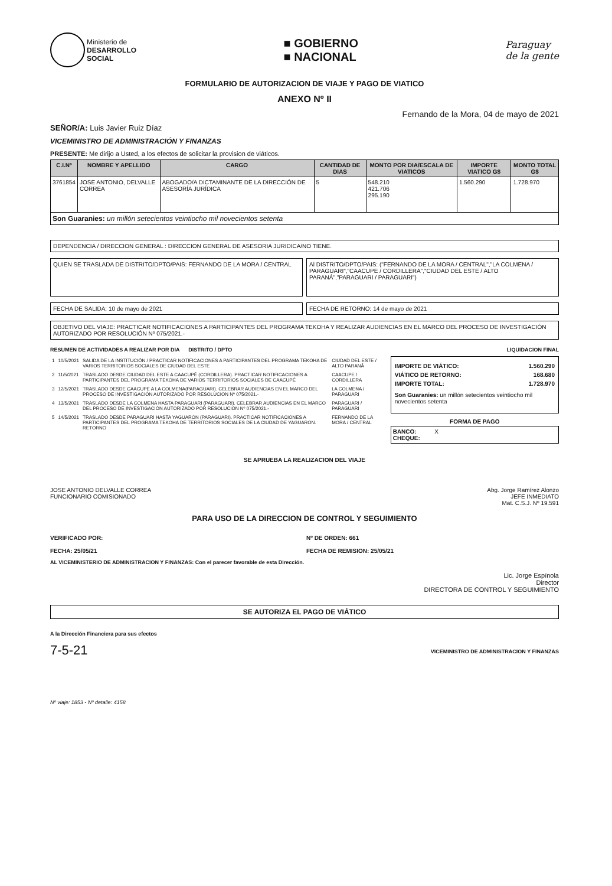Ministerio de
DESARROLLO
SOCIAL
■ GOBIERNO
■ NACIONAL
Paraguay
de la gente
FORMULARIO DE AUTORIZACION DE VIAJE Y PAGO DE VIATICO
ANEXO Nº II
Fernando de la Mora, 04 de mayo de 2021
SEÑOR/A: Luis Javier Ruiz Díaz
VICEMINISTRO DE ADMINISTRACIÓN Y FINANZAS
PRESENTE: Me dirijo a Usted, a los efectos de solicitar la provision de viáticos.
| C.I.Nº | NOMBRE Y APELLIDO | CARGO | CANTIDAD DE DIAS | MONTO POR DIA/ESCALA DE VIATICOS | IMPORTE VIATICO G$ | MONTO TOTAL G$ |
| --- | --- | --- | --- | --- | --- | --- |
| 3761854 | JOSE ANTONIO, DELVALLE CORREA | ABOGADO/A DICTAMINANTE DE LA DIRECCIÓN DE ASESORÍA JURÍDICA | 5 | 548.210 421.706 295.190 | 1.560.290 | 1.728.970 |
| Son Guaranies: un millón setecientos veintiocho mil novecientos setenta | | | | | | |
DEPENDENCIA / DIRECCION GENERAL : DIRECCION GENERAL DE ASESORIA JURIDICA/NO TIENE.
QUIEN SE TRASLADA DE DISTRITO/DPTO/PAIS: FERNANDO DE LA MORA / CENTRAL
Al DISTRITO/DPTO/PAIS: ("FERNANDO DE LA MORA / CENTRAL","LA COLMENA / PARAGUARI","CAACUPE / CORDILLERA","CIUDAD DEL ESTE / ALTO PARANÁ","PARAGUARI / PARAGUARI")
FECHA DE SALIDA: 10 de mayo de 2021
FECHA DE RETORNO: 14 de mayo de 2021
OBJETIVO DEL VIAJE: PRACTICAR NOTIFICACIONES A PARTICIPANTES DEL PROGRAMA TEKOHA Y REALIZAR AUDIENCIAS EN EL MARCO DEL PROCESO DE INVESTIGACIÓN AUTORIZADO POR RESOLUCIÓN Nº 075/2021.-
RESUMEN DE ACTIVIDADES A REALIZAR POR DIA DISTRITO / DPTO
LIQUIDACION FINAL
| 1 | 10/5/2021 | SALIDA DE LA INSTITUCIÓN / PRACTICAR NOTIFICACIONES A PARTICIPANTES DEL PROGRAMA TEKOHA DE VARIOS TERRITORIOS SOCIALES DE CIUDAD DEL ESTE | CIUDAD DEL ESTE / ALTO PARANÁ |
| 2 | 11/5/2021 | TRASLADO DESDE CIUDAD DEL ESTE A CAACUPÉ (CORDILLERA). PRACTICAR NOTIFICACIONES A PARTICIPANTES DEL PROGRAMA TEKOHA DE VARIOS TERRITORIOS SOCIALES DE CAACUPÉ | CAACUPE / CORDILLERA |
| 3 | 12/5/2021 | TRASLADO DESDE CAACUPE A LA COLMENA(PARAGUARI). CELEBRAR AUDIENCIAS EN EL MARCO DEL PROCESO DE INVESTIGACIÓN AUTORIZADO POR RESOLUCION Nº 075/2021.- | LA COLMENA / PARAGUARI |
| 4 | 13/5/2021 | TRASLADO DESDE LA COLMENA HASTA PARAGUARI (PARAGUARI). CELEBRAR AUDIENCIAS EN EL MARCO DEL PROCESO DE INVESTIGACIÓN AUTORIZADO POR RESOLUCION Nº 075/2021.- | PARAGUARI / PARAGUARI |
| 5 | 14/5/2021 | TRASLADO DESDE PARAGUARI HASTA YAGUARON (PARAGUARI). PRACTICAR NOTIFICACIONES A PARTICIPANTES DEL PROGRAMA TEKOHA DE TERRITORIOS SOCIALES DE LA CIUDAD DE YAGUARON. RETORNO | FERNANDO DE LA MORA / CENTRAL |
IMPORTE DE VIÁTICO: 1.560.290
VIÁTICO DE RETORNO: 168.680
IMPORTE TOTAL: 1.728.970
Son Guaranies: un millón setecientos veintiocho mil novecientos setenta
FORMA DE PAGO
BANCO: X
CHEQUE:
SE APRUEBA LA REALIZACION DEL VIAJE
JOSE ANTONIO DELVALLE CORREA
FUNCIONARIO COMISIONADO
Abg. Jorge Ramírez Alonzo
JEFE INMEDIATO
Mat. C.S.J. Nº 19.591
PARA USO DE LA DIRECCION DE CONTROL Y SEGUIMIENTO
VERIFICADO POR:
FECHA: 25/05/21
Nº DE ORDEN: 661
FECHA DE REMISION: 25/05/21
AL VICEMINISTERIO DE ADMINISTRACION Y FINANZAS: Con el parecer favorable de esta Dirección.
Lic. Jorge Espínola
Director
DIRECTORA DE CONTROL Y SEGUIMIENTO
SE AUTORIZA EL PAGO DE VIÁTICO
A la Dirección Financiera para sus efectos
7-5-21
VICEMINISTRO DE ADMINISTRACION Y FINANZAS
Nº viaje: 1853 - Nº detalle: 4158